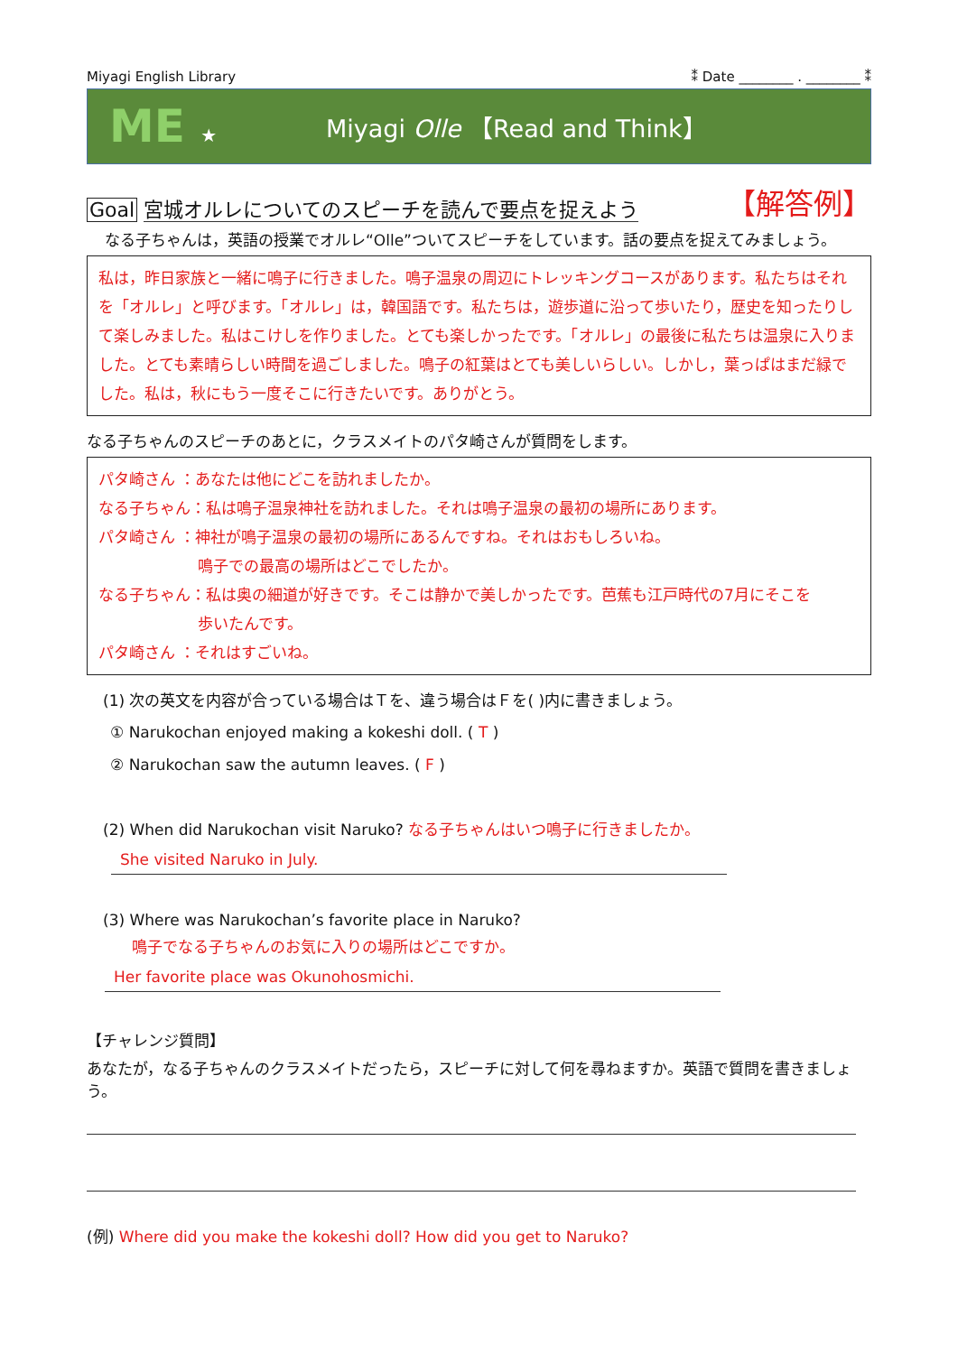Miyagi English Library ⁑ Date ________ . ________ ⁑
ME ★
Miyagi Olle 【Read and Think】
Goal 宮城オルレについてのスピーチを読んで要点を捉えよう 【解答例】
なる子ちゃんは，英語の授業でオルレ“Olle”ついてスピーチをしています。話の要点を捉えてみましょう。
私は，昨日家族と一緒に鳴子に行きました。鳴子温泉の周辺にトレッキングコースがあります。私たちはそれを「オルレ」と呼びます。「オルレ」は，韓国語です。私たちは，遊歩道に沿って歩いたり，歴史を知ったりして楽しみました。私はこけしを作りました。とても楽しかったです。「オルレ」の最後に私たちは温泉に入りました。とても素晴らしい時間を過ごしました。鳴子の紅葉はとても美しいらしい。しかし，葉っぱはまだ緑でした。私は，秋にもう一度そこに行きたいです。ありがとう。
なる子ちゃんのスピーチのあとに，クラスメイトのパタ崎さんが質問をします。
パタ崎さん ：あなたは他にどこを訪れましたか。
なる子ちゃん：私は鳴子温泉神社を訪れました。それは鳴子温泉の最初の場所にあります。
パタ崎さん ：神社が鳴子温泉の最初の場所にあるんですね。それはおもしろいね。
鳴子での最高の場所はどこでしたか。
なる子ちゃん：私は奥の細道が好きです。そこは静かで美しかったです。芭蕉も江戸時代の7月にそこを
歩いたんです。
パタ崎さん ：それはすごいね。
(1) 次の英文を内容が合っている場合はＴを、違う場合はＦを( )内に書きましょう。
① Narukochan enjoyed making a kokeshi doll. ( T )
② Narukochan saw the autumn leaves. ( F )
(2) When did Narukochan visit Naruko? なる子ちゃんはいつ鳴子に行きましたか。
She visited Naruko in July.
(3) Where was Narukochan’s favorite place in Naruko?
鳴子でなる子ちゃんのお気に入りの場所はどこですか。
Her favorite place was Okunohosmichi.
【チャレンジ質問】
あなたが，なる子ちゃんのクラスメイトだったら，スピーチに対して何を尋ねますか。英語で質問を書きましょう。
(例) Where did you make the kokeshi doll? How did you get to Naruko?